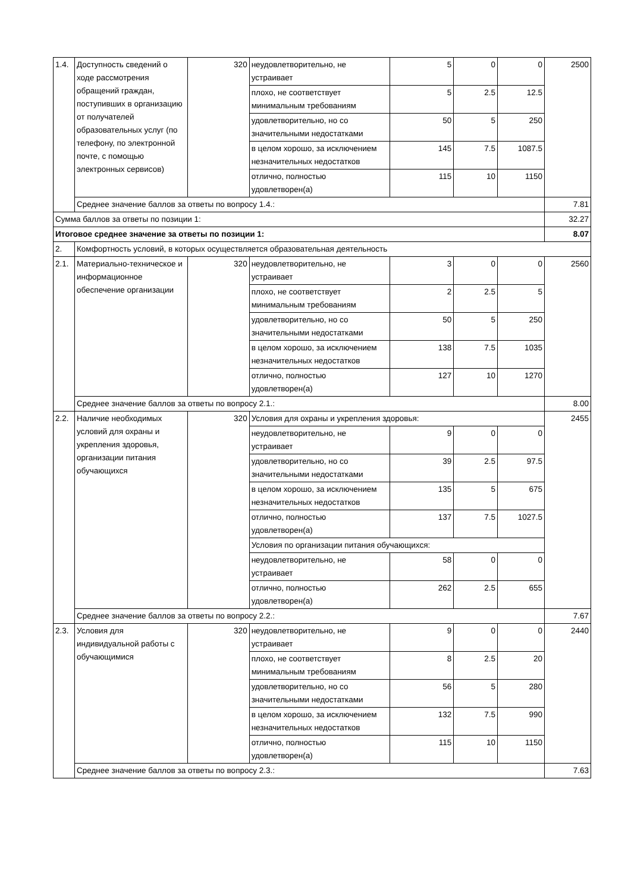| 1.4. | Доступность сведений о ходе рассмотрения обращений граждан, поступивших в организацию от получателей образовательных услуг (по телефону, по электронной почте, с помощью электронных сервисов) | 320 | неудовлетворительно, не устраивает | 5 | 0 | 0 | 2500 |
| | | | плохо, не соответствует минимальным требованиям | 5 | 2.5 | 12.5 | |
| | | | удовлетворительно, но со значительными недостатками | 50 | 5 | 250 | |
| | | | в целом хорошо, за исключением незначительных недостатков | 145 | 7.5 | 1087.5 | |
| | | | отлично, полностью удовлетворен(а) | 115 | 10 | 1150 | |
| | Среднее значение баллов за ответы по вопросу 1.4.: | | | | | | 7.81 |
| Сумма баллов за ответы по позиции 1: | | | | | | | 32.27 |
| Итоговое среднее значение за ответы по позиции 1: | | | | | | | 8.07 |
| 2. | Комфортность условий, в которых осуществляется образовательная деятельность | | | | | | |
| 2.1. | Материально-техническое и информационное обеспечение организации | 320 | неудовлетворительно, не устраивает | 3 | 0 | 0 | 2560 |
| | | | плохо, не соответствует минимальным требованиям | 2 | 2.5 | 5 | |
| | | | удовлетворительно, но со значительными недостатками | 50 | 5 | 250 | |
| | | | в целом хорошо, за исключением незначительных недостатков | 138 | 7.5 | 1035 | |
| | | | отлично, полностью удовлетворен(а) | 127 | 10 | 1270 | |
| | Среднее значение баллов за ответы по вопросу 2.1.: | | | | | | 8.00 |
| 2.2. | Наличие необходимых условий для охраны и укрепления здоровья, организации питания обучающихся | 320 | Условия для охраны и укрепления здоровья: | | | | 2455 |
| | | | неудовлетворительно, не устраивает | 9 | 0 | 0 | |
| | | | удовлетворительно, но со значительными недостатками | 39 | 2.5 | 97.5 | |
| | | | в целом хорошо, за исключением незначительных недостатков | 135 | 5 | 675 | |
| | | | отлично, полностью удовлетворен(а) | 137 | 7.5 | 1027.5 | |
| | | | Условия по организации питания обучающихся: | | | | |
| | | | неудовлетворительно, не устраивает | 58 | 0 | 0 | |
| | | | отлично, полностью удовлетворен(а) | 262 | 2.5 | 655 | |
| | Среднее значение баллов за ответы по вопросу 2.2.: | | | | | | 7.67 |
| 2.3. | Условия для индивидуальной работы с обучающимися | 320 | неудовлетворительно, не устраивает | 9 | 0 | 0 | 2440 |
| | | | плохо, не соответствует минимальным требованиям | 8 | 2.5 | 20 | |
| | | | удовлетворительно, но со значительными недостатками | 56 | 5 | 280 | |
| | | | в целом хорошо, за исключением незначительных недостатков | 132 | 7.5 | 990 | |
| | | | отлично, полностью удовлетворен(а) | 115 | 10 | 1150 | |
| | Среднее значение баллов за ответы по вопросу 2.3.: | | | | | | 7.63 |